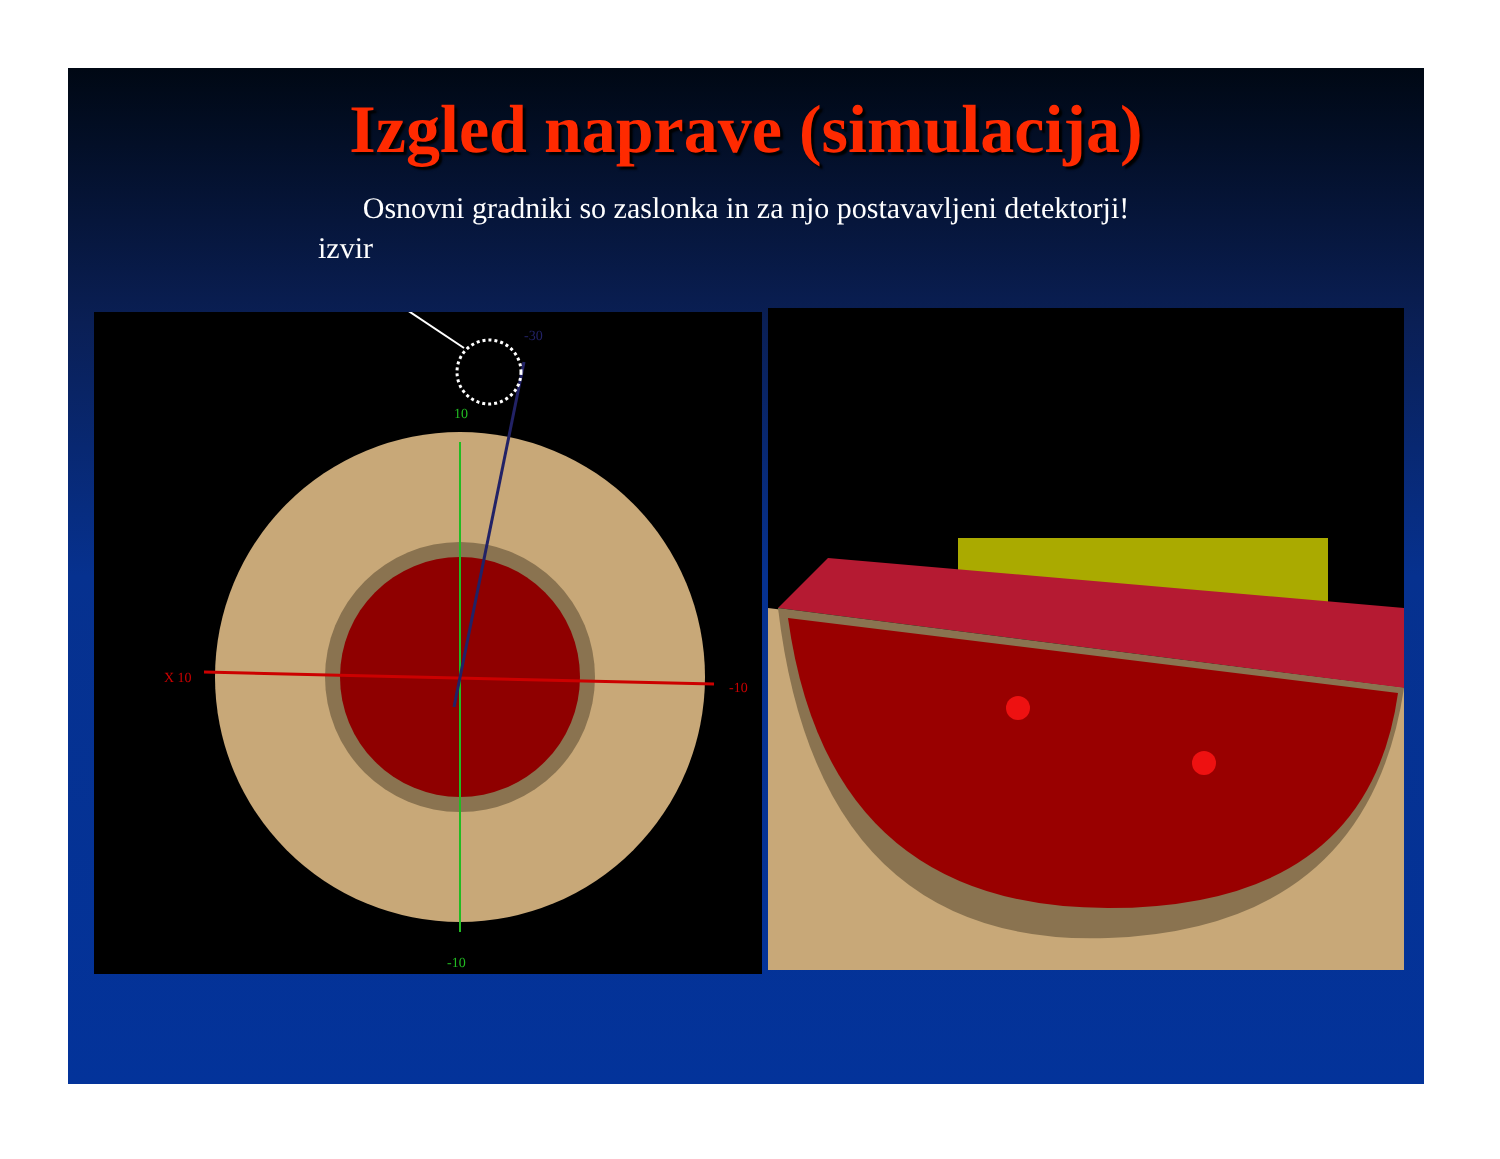Izgled naprave (simulacija)
Osnovni gradniki so zaslonka in za njo postavavljeni detektorji!
izvir
10
X 10
-10
-10
-30